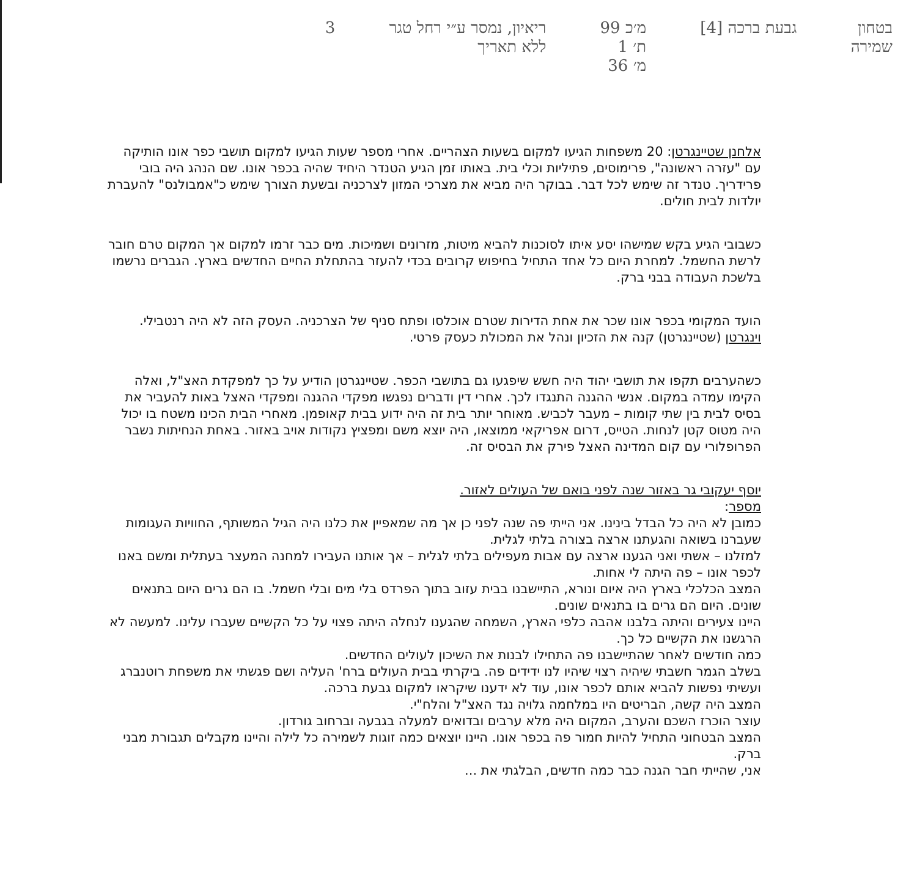בטחון
שמירה
גבעת ברכה [4]
מ׳כ 99
ת׳ 1
מ׳ 36
ריאיון, נמסר ע״י רחל טגר
ללא תאריך
3
אלחנן שטיינגרטן: 20 משפחות הגיעו למקום בשעות הצהריים. אחרי מספר שעות הגיעו למקום תושבי כפר אונו הותיקה עם "עזרה ראשונה", פרימוסים, פתיליות וכלי בית. באותו זמן הגיע הטנדר היחיד שהיה בכפר אונו. שם הנהג היה בובי פרידריך. טנדר זה שימש לכל דבר. בבוקר היה מביא את מצרכי המזון לצרכניה ובשעת הצורך שימש כ"אמבולנס" להעברת יולדות לבית חולים.
כשבובי הגיע בקש שמישהו יסע איתו לסוכנות להביא מיטות, מזרונים ושמיכות. מים כבר זרמו למקום אך המקום טרם חובר לרשת החשמל. למחרת היום כל אחד התחיל בחיפוש קרובים בכדי להעזר בהתחלת החיים החדשים בארץ. הגברים נרשמו בלשכת העבודה בבני ברק.
הועד המקומי בכפר אונו שכר את אחת הדירות שטרם אוכלסו ופתח סניף של הצרכניה. העסק הזה לא היה רנטבילי. וינגרטן (שטיינגרטן) קנה את הזכיון ונהל את המכולת כעסק פרטי.
כשהערבים תקפו את תושבי יהוד היה חשש שיפגעו גם בתושבי הכפר. שטיינגרטן הודיע על כך למפקדת האצ"ל, ואלה הקימו עמדה במקום. אנשי ההגנה התנגדו לכך. אחרי דין ודברים נפגשו מפקדי ההגנה ומפקדי האצל באות להעביר את בסיס לבית בין שתי קומות – מעבר לכביש. מאוחר יותר בית זה היה ידוע בבית קאופמן. מאחרי הבית הכינו משטח בו יכול היה מטוס קטן לנחות. הטייס, דרום אפריקאי ממוצאו, היה יוצא משם ומפציץ נקודות אויב באזור. באחת הנחיתות נשבר הפרופלורי עם קום המדינה האצל פירק את הבסיס זה.
יוסף יעקובי גר באזור שנה לפני בואם של העולים לאזור.
מספר:
כמובן לא היה כל הבדל בינינו. אני הייתי פה שנה לפני כן אך מה שמאפיין את כלנו היה הגיל המשותף, החוויות העגומות שעברנו בשואה והגעתנו ארצה בצורה בלתי לגלית.
למזלנו – אשתי ואני הגענו ארצה עם אבות מעפילים בלתי לגלית – אך אותנו העבירו למחנה המעצר בעתלית ומשם באנו לכפר אונו – פה היתה לי אחות.
המצב הכלכלי בארץ היה איום ונורא, התיישבנו בבית עזוב בתוך הפרדס בלי מים ובלי חשמל. בו הם גרים היום בתנאים שונים. היום הם גרים בו בתנאים שונים.
היינו צעירים והיתה בלבנו אהבה כלפי הארץ, השמחה שהגענו לנחלה היתה פצוי על כל הקשיים שעברו עלינו. למעשה לא הרגשנו את הקשיים כל כך.
כמה חודשים לאחר שהתיישבנו פה התחילו לבנות את השיכון לעולים החדשים.
בשלב הגמר חשבתי שיהיה רצוי שיהיו לנו ידידים פה. ביקרתי בבית העולים ברח' העליה ושם פגשתי את משפחת רוטנברג ועשיתי נפשות להביא אותם לכפר אונו, עוד לא ידענו שיקראו למקום גבעת ברכה.
המצב היה קשה, הבריטים היו במלחמה גלויה נגד האצ"ל והלח"י.
עוצר הוכרז השכם והערב, המקום היה מלא ערבים ובדואים למעלה בגבעה וברחוב גורדון.
המצב הבטחוני התחיל להיות חמור פה בכפר אונו. היינו יוצאים כמה זוגות לשמירה כל לילה והיינו מקבלים תגבורת מבני ברק.
אני, שהייתי חבר הגנה כבר כמה חדשים, הבלגתי את ...